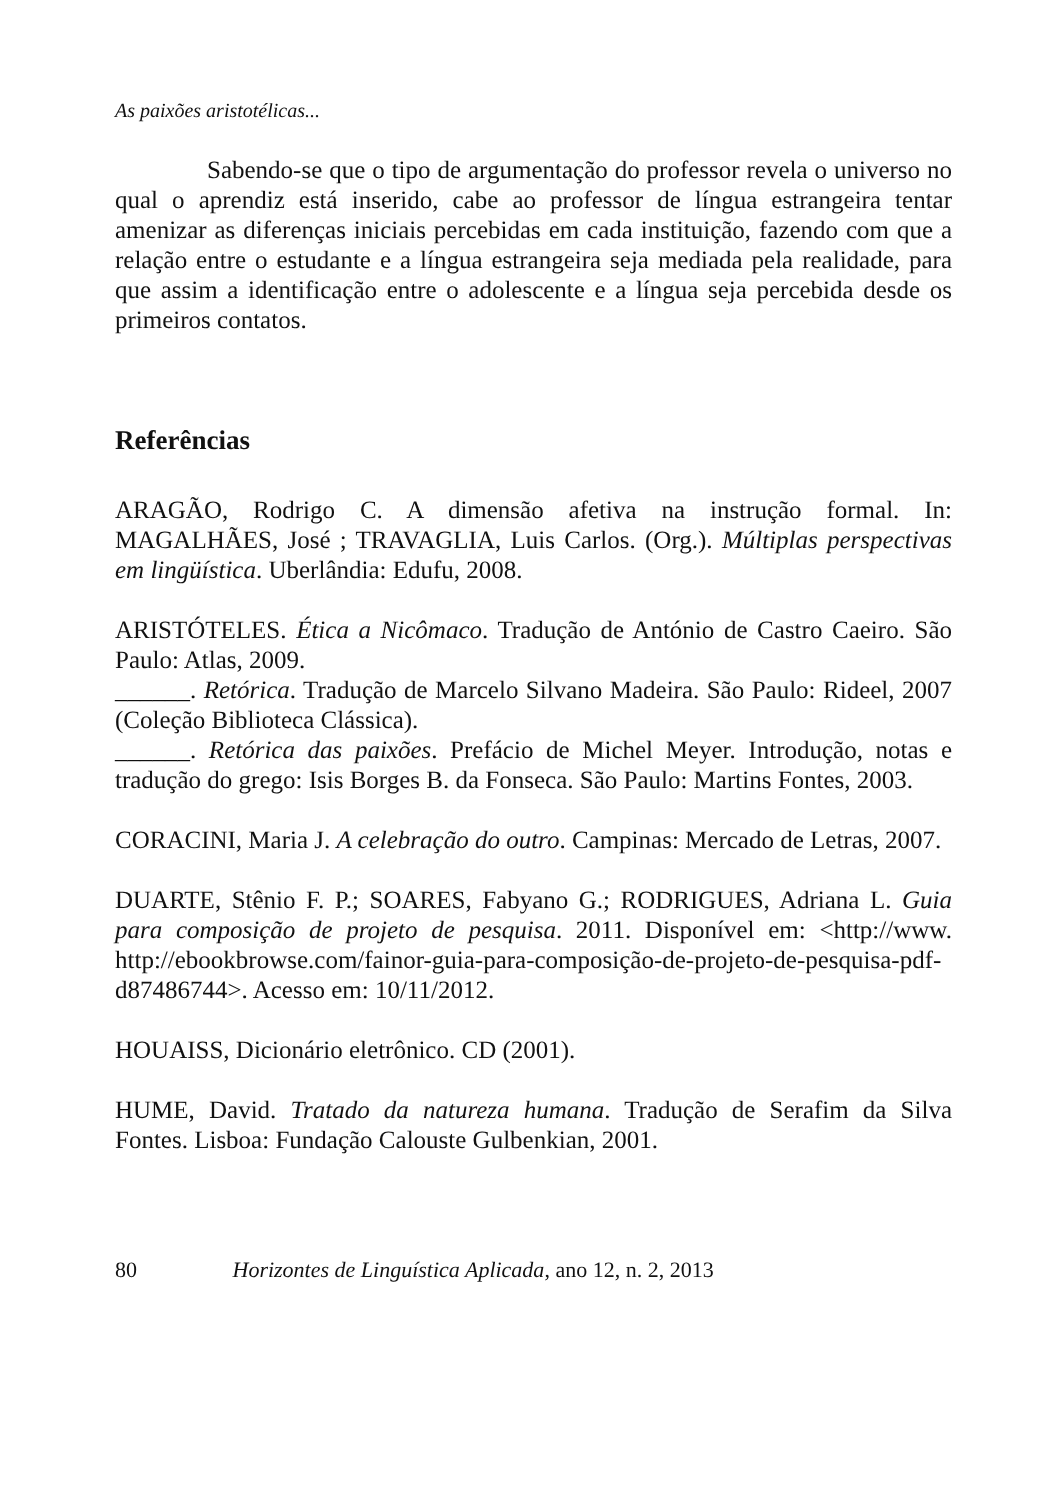As paixões aristotélicas...
Sabendo-se que o tipo de argumentação do professor revela o universo no qual o aprendiz está inserido, cabe ao professor de língua estrangeira tentar amenizar as diferenças iniciais percebidas em cada instituição, fazendo com que a relação entre o estudante e a língua estrangeira seja mediada pela realidade, para que assim a identificação entre o adolescente e a língua seja percebida desde os primeiros contatos.
Referências
ARAGÃO, Rodrigo C. A dimensão afetiva na instrução formal. In: MAGALHÃES, José ; TRAVAGLIA, Luis Carlos. (Org.). Múltiplas perspectivas em lingüística. Uberlândia: Edufu, 2008.
ARISTÓTELES. Ética a Nicômaco. Tradução de António de Castro Caeiro. São Paulo: Atlas, 2009.
______. Retórica. Tradução de Marcelo Silvano Madeira. São Paulo: Rideel, 2007 (Coleção Biblioteca Clássica).
______. Retórica das paixões. Prefácio de Michel Meyer. Introdução, notas e tradução do grego: Isis Borges B. da Fonseca. São Paulo: Martins Fontes, 2003.
CORACINI, Maria J. A celebração do outro. Campinas: Mercado de Letras, 2007.
DUARTE, Stênio F. P.; SOARES, Fabyano G.; RODRIGUES, Adriana L. Guia para composição de projeto de pesquisa. 2011. Disponível em: <http://www. http://ebookbrowse.com/fainor-guia-para-composição-de-projeto-de-pesquisa-pdf-d87486744>. Acesso em: 10/11/2012.
HOUAISS, Dicionário eletrônico. CD (2001).
HUME, David. Tratado da natureza humana. Tradução de Serafim da Silva Fontes. Lisboa: Fundação Calouste Gulbenkian, 2001.
80 Horizontes de Linguística Aplicada, ano 12, n. 2, 2013